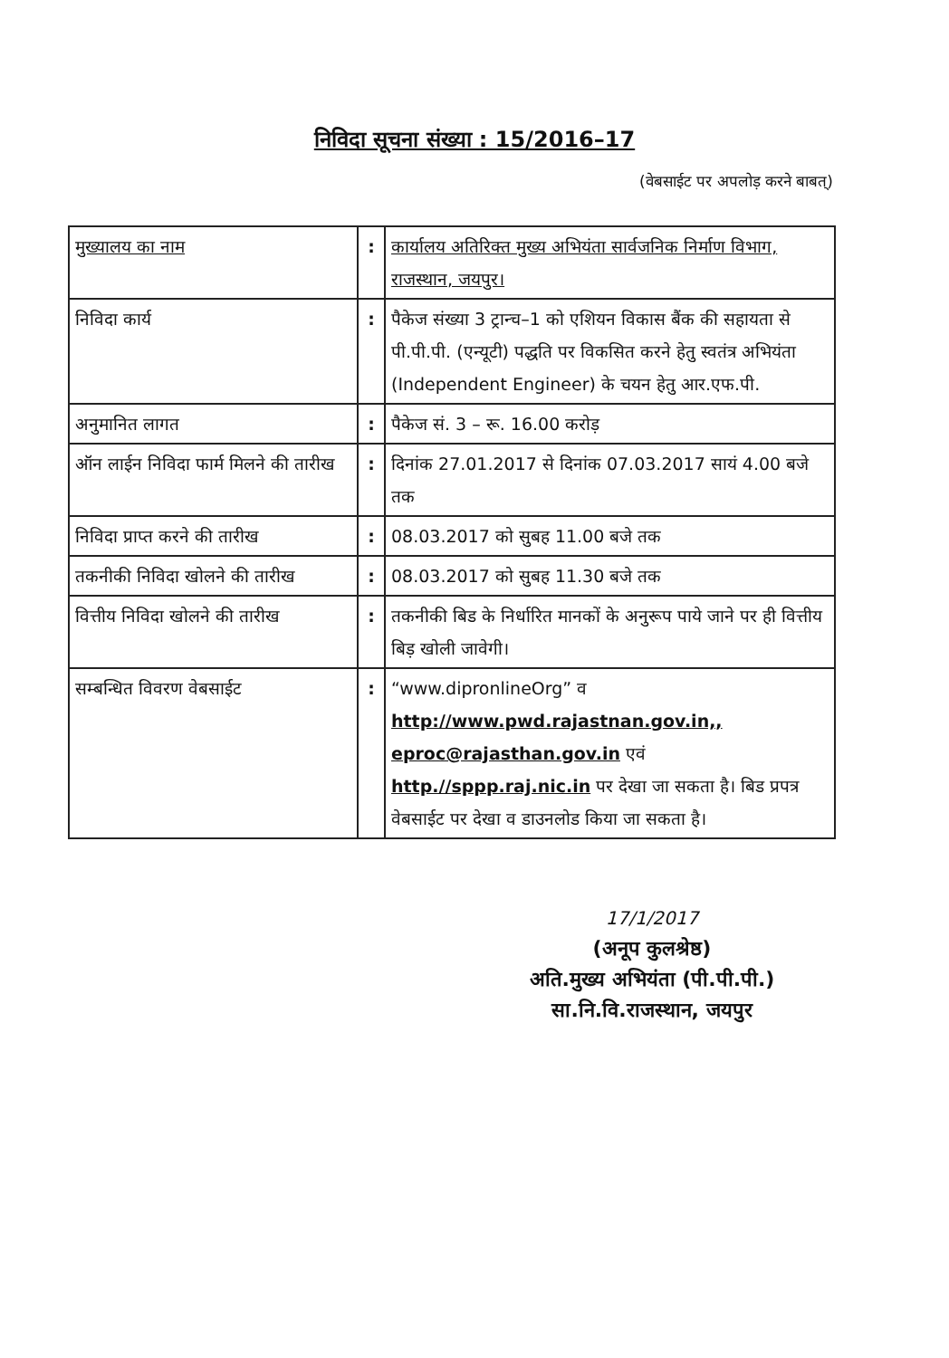निविदा सूचना संख्या : 15/2016–17
(वेबसाईट पर अपलोड़ करने बाबत्)
| मुख्यालय का नाम | : | कार्यालय अतिरिक्त मुख्य अभियंता सार्वजनिक निर्माण विभाग, राजस्थान, जयपुर। |
| निविदा कार्य | : | पैकेज संख्या 3 ट्रान्च–1 को एशियन विकास बैंक की सहायता से पी.पी.पी. (एन्यूटी) पद्धति पर विकसित करने हेतु स्वतंत्र अभियंता (Independent Engineer) के चयन हेतु आर.एफ.पी. |
| अनुमानित लागत | : | पैकेज सं. 3 – रू. 16.00 करोड़ |
| ऑन लाईन निविदा फार्म मिलने की तारीख | : | दिनांक 27.01.2017 से दिनांक 07.03.2017 सायं 4.00 बजे तक |
| निविदा प्राप्त करने की तारीख | : | 08.03.2017 को सुबह 11.00 बजे तक |
| तकनीकी निविदा खोलने की तारीख | : | 08.03.2017 को सुबह 11.30 बजे तक |
| वित्तीय निविदा खोलने की तारीख | : | तकनीकी बिड के निर्धारित मानकों के अनुरूप पाये जाने पर ही वित्तीय बिड़ खोली जावेगी। |
| सम्बन्धित विवरण वेबसाईट | : | “www.dipronlineOrg” व http://www.pwd.rajastnan.gov.in,, eproc@rajasthan.gov.in एवं http.//sppp.raj.nic.in पर देखा जा सकता है। बिड प्रपत्र वेबसाईट पर देखा व डाउनलोड किया जा सकता है। |
17/1/2017
(अनूप कुलश्रेष्ठ)
अति.मुख्य अभियंता (पी.पी.पी.)
सा.नि.वि.राजस्थान, जयपुर